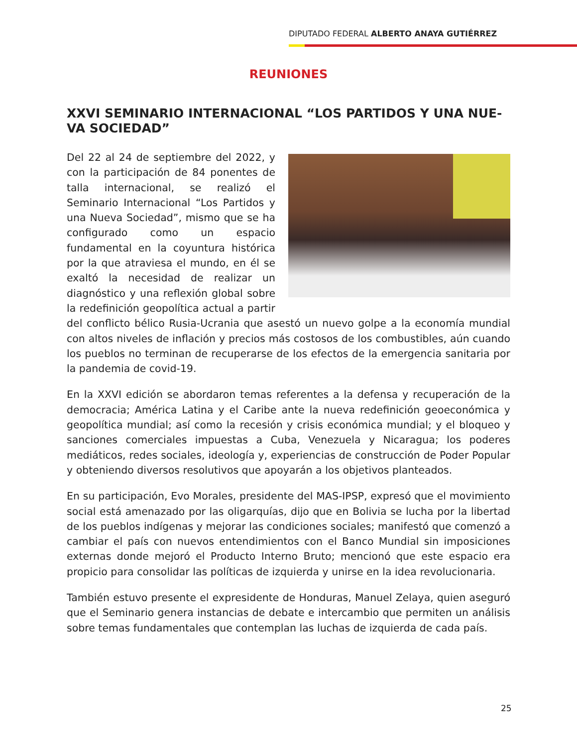DIPUTADO FEDERAL ALBERTO ANAYA GUTIÉRREZ
REUNIONES
XXVI SEMINARIO INTERNACIONAL “LOS PARTIDOS Y UNA NUE-VA SOCIEDAD”
Del 22 al 24 de septiembre del 2022, y con la participación de 84 ponentes de talla internacional, se realizó el Seminario Internacional “Los Partidos y una Nueva Sociedad”, mismo que se ha configurado como un espacio fundamental en la coyuntura histórica por la que atraviesa el mundo, en él se exaltó la necesidad de realizar un diagnóstico y una reflexión global sobre la redefinición geopolítica actual a partir del conflicto bélico Rusia-Ucrania que asestó un nuevo golpe a la economía mundial con altos niveles de inflación y precios más costosos de los combustibles, aún cuando los pueblos no terminan de recuperarse de los efectos de la emergencia sanitaria por la pandemia de covid-19.
En la XXVI edición se abordaron temas referentes a la defensa y recuperación de la democracia; América Latina y el Caribe ante la nueva redefinición geoeconómica y geopolítica mundial; así como la recesión y crisis económica mundial; y el bloqueo y sanciones comerciales impuestas a Cuba, Venezuela y Nicaragua; los poderes mediáticos, redes sociales, ideología y, experiencias de construcción de Poder Popular y obteniendo diversos resolutivos que apoyarán a los objetivos planteados.
En su participación, Evo Morales, presidente del MAS-IPSP, expresó que el movimiento social está amenazado por las oligarquías, dijo que en Bolivia se lucha por la libertad de los pueblos indígenas y mejorar las condiciones sociales; manifestó que comenzó a cambiar el país con nuevos entendimientos con el Banco Mundial sin imposiciones externas donde mejoró el Producto Interno Bruto; mencionó que este espacio era propicio para consolidar las políticas de izquierda y unirse en la idea revolucionaria.
También estuvo presente el expresidente de Honduras, Manuel Zelaya, quien aseguró que el Seminario genera instancias de debate e intercambio que permiten un análisis sobre temas fundamentales que contemplan las luchas de izquierda de cada país.
25